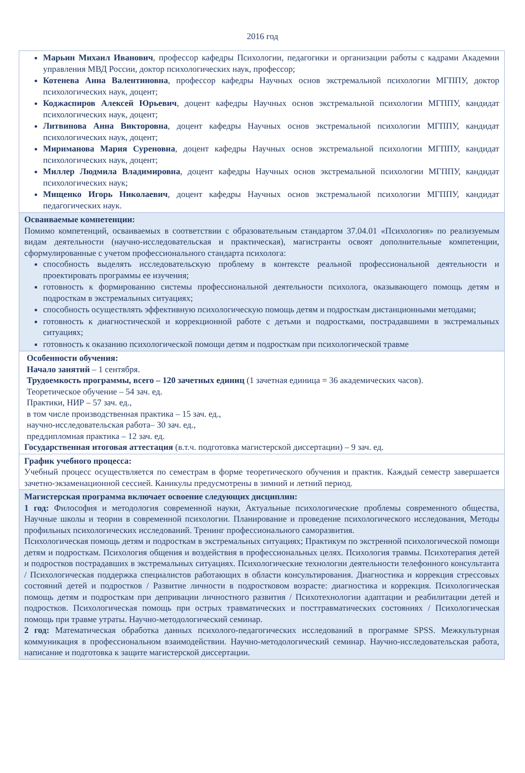2016 год
| Марьин Михаил Иванович , профессор кафедры Психологии, педагогики и организации работы с кадрами Академии управления МВД России, доктор психологических наук, профессор; Котенева Анна Валентиновна , профессор кафедры Научных основ экстремальной психологии МГППУ, доктор психологических наук, доцент; Коджаспиров Алексей Юрьевич , доцент кафедры Научных основ экстремальной психологии МГППУ, кандидат психологических наук, доцент; Литвинова Анна Викторовна , доцент кафедры Научных основ экстремальной психологии МГППУ, кандидат психологических наук, доцент; Мириманова Мария Суреновна , доцент кафедры Научных основ экстремальной психологии МГППУ, кандидат психологических наук, доцент; Миллер Людмила Владимировна , доцент кафедры Научных основ экстремальной психологии МГППУ, кандидат психологических наук; Мищенко Игорь Николаевич , доцент кафедры Научных основ экстремальной психологии МГППУ, кандидат педагогических наук. |
| Осваиваемые компетенции: Помимо компетенций, осваиваемых в соответствии с образовательным стандартом 37.04.01 «Психология» по реализуемым видам деятельности (научно-исследовательская и практическая), магистранты освоят дополнительные компетенции, сформулированные с учетом профессионального стандарта психолога: способность выделять исследовательскую проблему в контексте реальной профессиональной деятельности и проектировать программы ее изучения; готовность к формированию системы профессиональной деятельности психолога, оказывающего помощь детям и подросткам в экстремальных ситуациях; способность осуществлять эффективную психологическую помощь детям и подросткам дистанционными методами; готовность к диагностической и коррекционной работе с детьми и подростками, пострадавшими в экстремальных ситуациях; готовность к оказанию психологической помощи детям и подросткам при психологической травме |
| Особенности обучения: Начало занятий – 1 сентября. Трудоемкость программы, всего – 120 зачетных единиц (1 зачетная единица = 36 академических часов). Теоретическое обучение – 54 зач. ед. Практики, НИР – 57 зач. ед., в том числе производственная практика – 15 зач. ед., научно-исследовательская работа– 30 зач. ед., преддипломная практика – 12 зач. ед. Государственная итоговая аттестация (в.т.ч. подготовка магистерской диссертации) – 9 зач. ед. |
| График учебного процесса: Учебный процесс осуществляется по семестрам в форме теоретического обучения и практик. Каждый семестр завершается зачетно-экзаменационной сессией. Каникулы предусмотрены в зимний и летний период. |
| Магистерская программа включает освоение следующих дисциплин: 1 год: Философия и методология современной науки, Актуальные психологические проблемы современного общества, Научные школы и теории в современной психологии. Планирование и проведение психологического исследования, Методы профильных психологических исследований. Тренинг профессионального саморазвития. Психологическая помощь детям и подросткам в экстремальных ситуациях; Практикум по экстренной психологической помощи детям и подросткам. Психология общения и воздействия в профессиональных целях. Психология травмы. Психотерапия детей и подростков пострадавших в экстремальных ситуациях. Психологические технологии деятельности телефонного консультанта / Психологическая поддержка специалистов работающих в области консультирования. Диагностика и коррекция стрессовых состояний детей и подростков / Развитие личности в подростковом возрасте: диагностика и коррекция. Психологическая помощь детям и подросткам при депривации личностного развития / Психотехнологии адаптации и реабилитации детей и подростков. Психологическая помощь при острых травматических и посттравматических состояниях / Психологическая помощь при травме утраты. Научно-методологический семинар. 2 год: Математическая обработка данных психолого-педагогических исследований в программе SPSS. Межкультурная коммуникация в профессиональном взаимодействии. Научно-методологический семинар. Научно-исследовательская работа, написание и подготовка к защите магистерской диссертации. |